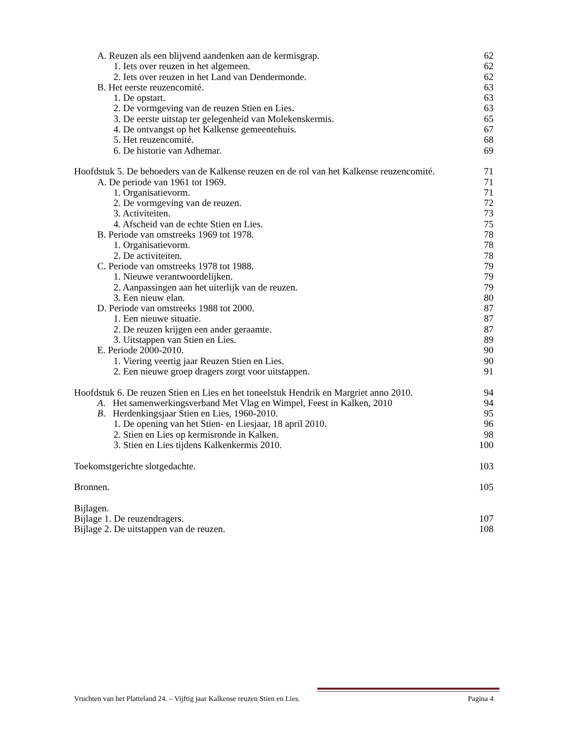A. Reuzen als een blijvend aandenken aan de kermisgrap. 62
1. Iets over reuzen in het algemeen. 62
2. Iets over reuzen in het Land van Dendermonde. 62
B. Het eerste reuzencomité. 63
1. De opstart. 63
2. De vormgeving van de reuzen Stien en Lies. 63
3. De eerste uitstap ter gelegenheid van Molekenskermis. 65
4. De ontvangst op het Kalkense gemeentehuis. 67
5. Het reuzencomité. 68
6. De historie van Adhemar. 69
Hoofdstuk 5. De behoeders van de Kalkense reuzen en de rol van het Kalkense reuzencomité. 71
A. De periode van 1961 tot 1969. 71
1. Organisatievorm. 71
2. De vormgeving van de reuzen. 72
3. Activiteiten. 73
4. Afscheid van de echte Stien en Lies. 75
B. Periode van omstreeks 1969 tot 1978. 78
1. Organisatievorm. 78
2. De activiteiten. 78
C. Periode van omstreeks 1978 tot 1988. 79
1. Nieuwe verantwoordelijken. 79
2. Aanpassingen aan het uiterlijk van de reuzen. 79
3. Een nieuw elan. 80
D. Periode van omstreeks 1988 tot 2000. 87
1. Een nieuwe situatie. 87
2. De reuzen krijgen een ander geraamte. 87
3. Uitstappen van Stien en Lies. 89
E. Periode 2000-2010. 90
1. Viering veertig jaar Reuzen Stien en Lies. 90
2. Een nieuwe groep dragers zorgt voor uitstappen. 91
Hoofdstuk 6. De reuzen Stien en Lies en het toneelstuk Hendrik en Margriet anno 2010. 94
A. Het samenwerkingsverband Met Vlag en Wimpel, Feest in Kalken, 2010 94
B. Herdenkingsjaar Stien en Lies, 1960-2010. 95
1. De opening van het Stien- en Liesjaar, 18 april 2010. 96
2. Stien en Lies op kermisronde in Kalken. 98
3. Stien en Lies tijdens Kalkenkermis 2010. 100
Toekomstgerichte slotgedachte. 103
Bronnen. 105
Bijlagen.
Bijlage 1. De reuzendragers. 107
Bijlage 2. De uitstappen van de reuzen. 108
Vruchten van het Platteland 24. – Vijftig jaar Kalkense reuzen Stien en Lies. Pagina 4